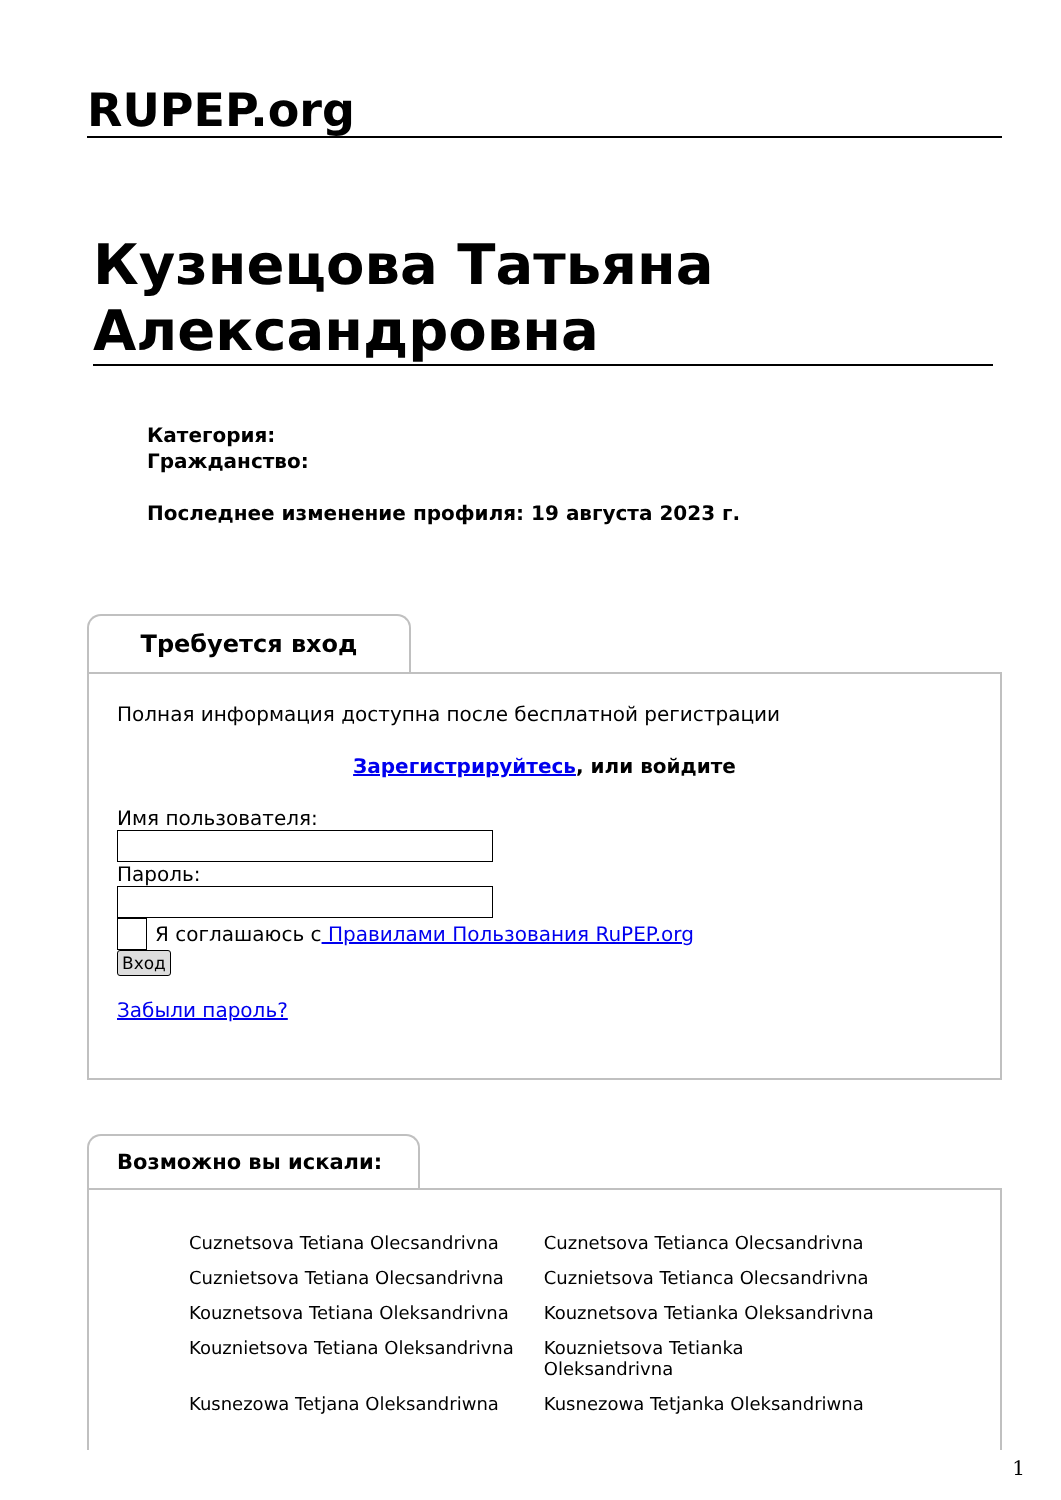RUPEP.org
Кузнецова Татьяна Александровна
Категория:
Гражданство:
Последнее изменение профиля: 19 августа 2023 г.
Требуется вход
Полная информация доступна после бесплатной регистрации
Зарегистрируйтесь, или войдите
Имя пользователя:Пароль:
Я соглашаюсь с Правилами Пользования RuPEP.org
Вход
Забыли пароль?
Возможно вы искали:
| Cuznetsova Tetiana Olecsandrivna | Cuznetsova Tetianca Olecsandrivna |
| Cuznietsova Tetiana Olecsandrivna | Cuznietsova Tetianca Olecsandrivna |
| Kouznetsova Tetiana Oleksandrivna | Kouznetsova Tetianka Oleksandrivna |
| Kouznietsova Tetiana Oleksandrivna | Kouznietsova Tetianka Oleksandrivna |
| Kusnezowa Tetjana Oleksandriwna | Kusnezowa Tetjanka Oleksandriwna |
1